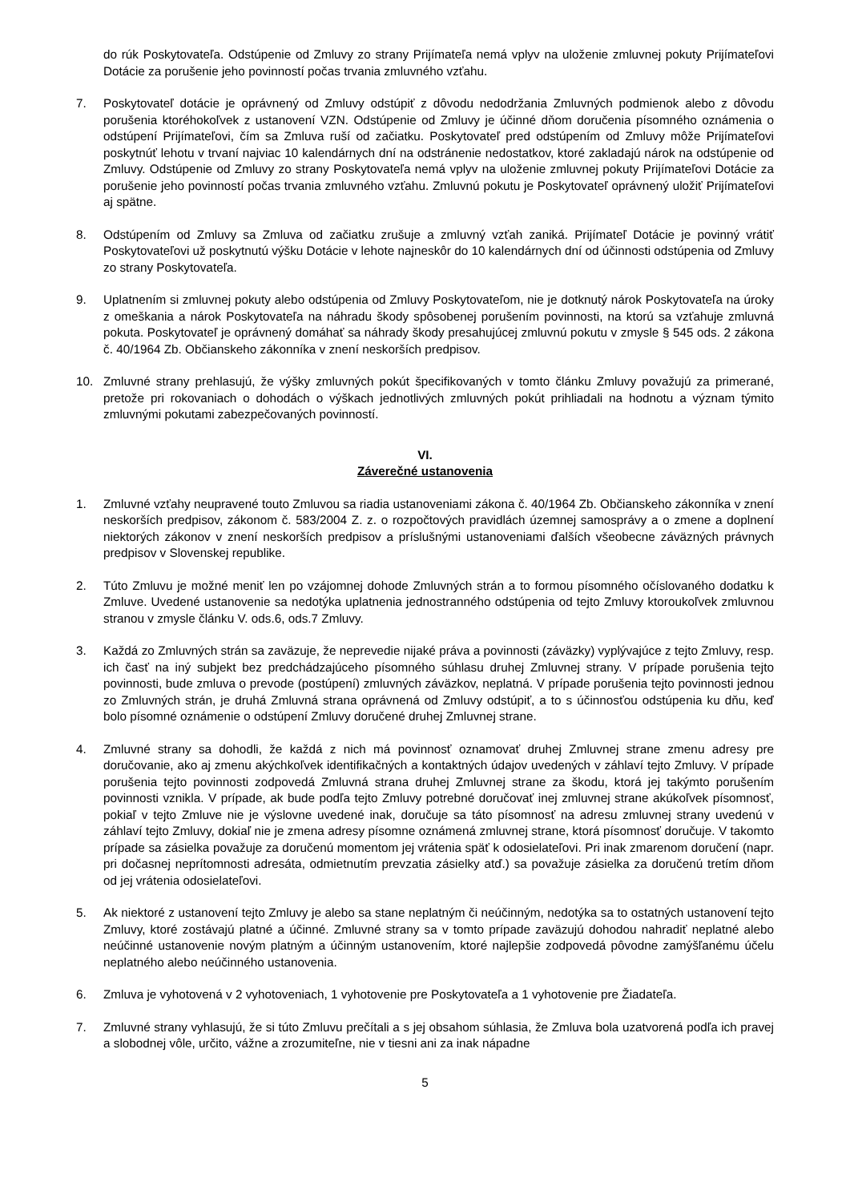do rúk Poskytovateľa. Odstúpenie od Zmluvy zo strany Prijímateľa nemá vplyv na uloženie zmluvnej pokuty Prijímateľovi Dotácie za porušenie jeho povinností počas trvania zmluvného vzťahu.
7. Poskytovateľ dotácie je oprávnený od Zmluvy odstúpiť z dôvodu nedodržania Zmluvných podmienok alebo z dôvodu porušenia ktoréhokoľvek z ustanovení VZN. Odstúpenie od Zmluvy je účinné dňom doručenia písomného oznámenia o odstúpení Prijímateľovi, čím sa Zmluva ruší od začiatku. Poskytovateľ pred odstúpením od Zmluvy môže Prijímateľovi poskytnúť lehotu v trvaní najviac 10 kalendárnych dní na odstránenie nedostatkov, ktoré zakladajú nárok na odstúpenie od Zmluvy. Odstúpenie od Zmluvy zo strany Poskytovateľa nemá vplyv na uloženie zmluvnej pokuty Prijímateľovi Dotácie za porušenie jeho povinností počas trvania zmluvného vzťahu. Zmluvnú pokutu je Poskytovateľ oprávnený uložiť Prijímateľovi aj spätne.
8. Odstúpením od Zmluvy sa Zmluva od začiatku zrušuje a zmluvný vzťah zaniká. Prijímateľ Dotácie je povinný vrátiť Poskytovateľovi už poskytnutú výšku Dotácie v lehote najneskôr do 10 kalendárnych dní od účinnosti odstúpenia od Zmluvy zo strany Poskytovateľa.
9. Uplatnením si zmluvnej pokuty alebo odstúpenia od Zmluvy Poskytovateľom, nie je dotknutý nárok Poskytovateľa na úroky z omeškania a nárok Poskytovateľa na náhradu škody spôsobenej porušením povinnosti, na ktorú sa vzťahuje zmluvná pokuta. Poskytovateľ je oprávnený domáhať sa náhrady škody presahujúcej zmluvnú pokutu v zmysle § 545 ods. 2 zákona č. 40/1964 Zb. Občianskeho zákonníka v znení neskorších predpisov.
10. Zmluvné strany prehlasujú, že výšky zmluvných pokút špecifikovaných v tomto článku Zmluvy považujú za primerané, pretože pri rokovaniach o dohodách o výškach jednotlivých zmluvných pokút prihliadali na hodnotu a význam týmito zmluvnými pokutami zabezpečovaných povinností.
VI.
Záverečné ustanovenia
1. Zmluvné vzťahy neupravené touto Zmluvou sa riadia ustanoveniami zákona č. 40/1964 Zb. Občianskeho zákonníka v znení neskorších predpisov, zákonom č. 583/2004 Z. z. o rozpočtových pravidlách územnej samosprávy a o zmene a doplnení niektorých zákonov v znení neskorších predpisov a príslušnými ustanoveniami ďalších všeobecne záväzných právnych predpisov v Slovenskej republike.
2. Túto Zmluvu je možné meniť len po vzájomnej dohode Zmluvných strán a to formou písomného očíslovaného dodatku k Zmluve. Uvedené ustanovenie sa nedotýka uplatnenia jednostranného odstúpenia od tejto Zmluvy ktoroukoľvek zmluvnou stranou v zmysle článku V. ods.6, ods.7 Zmluvy.
3. Každá zo Zmluvných strán sa zaväzuje, že neprevedie nijaké práva a povinnosti (záväzky) vyplývajúce z tejto Zmluvy, resp. ich časť na iný subjekt bez predchádzajúceho písomného súhlasu druhej Zmluvnej strany. V prípade porušenia tejto povinnosti, bude zmluva o prevode (postúpení) zmluvných záväzkov, neplatná. V prípade porušenia tejto povinnosti jednou zo Zmluvných strán, je druhá Zmluvná strana oprávnená od Zmluvy odstúpiť, a to s účinnosťou odstúpenia ku dňu, keď bolo písomné oznámenie o odstúpení Zmluvy doručené druhej Zmluvnej strane.
4. Zmluvné strany sa dohodli, že každá z nich má povinnosť oznamovať druhej Zmluvnej strane zmenu adresy pre doručovanie, ako aj zmenu akýchkoľvek identifikačných a kontaktných údajov uvedených v záhlaví tejto Zmluvy. V prípade porušenia tejto povinnosti zodpovedá Zmluvná strana druhej Zmluvnej strane za škodu, ktorá jej takýmto porušením povinnosti vznikla. V prípade, ak bude podľa tejto Zmluvy potrebné doručovať inej zmluvnej strane akúkoľvek písomnosť, pokiaľ v tejto Zmluve nie je výslovne uvedené inak, doručuje sa táto písomnosť na adresu zmluvnej strany uvedenú v záhlaví tejto Zmluvy, dokiaľ nie je zmena adresy písomne oznámená zmluvnej strane, ktorá písomnosť doručuje. V takomto prípade sa zásielka považuje za doručenú momentom jej vrátenia späť k odosielateľovi. Pri inak zmarenom doručení (napr. pri dočasnej neprítomnosti adresáta, odmietnutím prevzatia zásielky atď.) sa považuje zásielka za doručenú tretím dňom od jej vrátenia odosielateľovi.
5. Ak niektoré z ustanovení tejto Zmluvy je alebo sa stane neplatným či neúčinným, nedotýka sa to ostatných ustanovení tejto Zmluvy, ktoré zostávajú platné a účinné. Zmluvné strany sa v tomto prípade zaväzujú dohodou nahradiť neplatné alebo neúčinné ustanovenie novým platným a účinným ustanovením, ktoré najlepšie zodpovedá pôvodne zamýšľanému účelu neplatného alebo neúčinného ustanovenia.
6. Zmluva je vyhotovená v 2 vyhotoveniach, 1 vyhotovenie pre Poskytovateľa a 1 vyhotovenie pre Žiadateľa.
7. Zmluvné strany vyhlasujú, že si túto Zmluvu prečítali a s jej obsahom súhlasia, že Zmluva bola uzatvorená podľa ich pravej a slobodnej vôle, určito, vážne a zrozumiteľne, nie v tiesni ani za inak nápadne
5